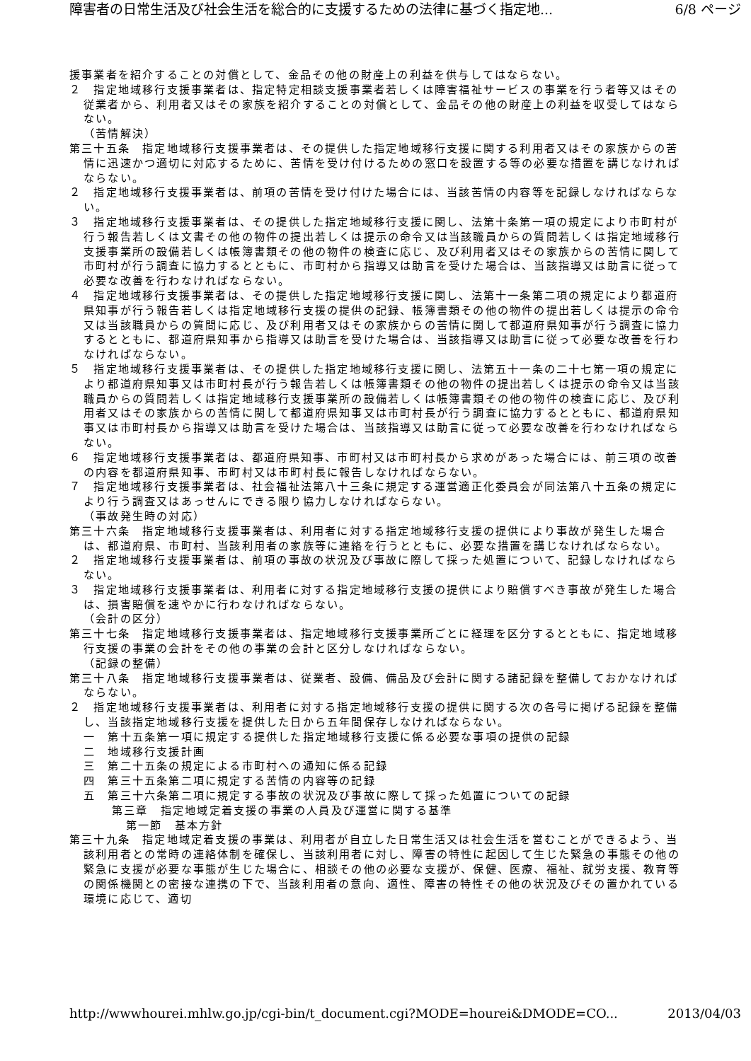障害者の日常生活及び社会生活を総合的に支援するための法律に基づく指定地... 6/8 ページ
援事業者を紹介することの対償として、金品その他の財産上の利益を供与してはならない。
２　指定地域移行支援事業者は、指定特定相談支援事業者若しくは障害福祉サービスの事業を行う者等又はその従業者から、利用者又はその家族を紹介することの対償として、金品その他の財産上の利益を収受してはならない。
（苦情解決）
第三十五条　指定地域移行支援事業者は、その提供した指定地域移行支援に関する利用者又はその家族からの苦情に迅速かつ適切に対応するために、苦情を受け付けるための窓口を設置する等の必要な措置を講じなければならない。
２　指定地域移行支援事業者は、前項の苦情を受け付けた場合には、当該苦情の内容等を記録しなければならない。
３　指定地域移行支援事業者は、その提供した指定地域移行支援に関し、法第十条第一項の規定により市町村が行う報告若しくは文書その他の物件の提出若しくは提示の命令又は当該職員からの質問若しくは指定地域移行支援事業所の設備若しくは帳簿書類その他の物件の検査に応じ、及び利用者又はその家族からの苦情に関して市町村が行う調査に協力するとともに、市町村から指導又は助言を受けた場合は、当該指導又は助言に従って必要な改善を行わなければならない。
４　指定地域移行支援事業者は、その提供した指定地域移行支援に関し、法第十一条第二項の規定により都道府県知事が行う報告若しくは指定地域移行支援の提供の記録、帳簿書類その他の物件の提出若しくは提示の命令又は当該職員からの質問に応じ、及び利用者又はその家族からの苦情に関して都道府県知事が行う調査に協力するとともに、都道府県知事から指導又は助言を受けた場合は、当該指導又は助言に従って必要な改善を行わなければならない。
５　指定地域移行支援事業者は、その提供した指定地域移行支援に関し、法第五十一条の二十七第一項の規定により都道府県知事又は市町村長が行う報告若しくは帳簿書類その他の物件の提出若しくは提示の命令又は当該職員からの質問若しくは指定地域移行支援事業所の設備若しくは帳簿書類その他の物件の検査に応じ、及び利用者又はその家族からの苦情に関して都道府県知事又は市町村長が行う調査に協力するとともに、都道府県知事又は市町村長から指導又は助言を受けた場合は、当該指導又は助言に従って必要な改善を行わなければならない。
６　指定地域移行支援事業者は、都道府県知事、市町村又は市町村長から求めがあった場合には、前三項の改善の内容を都道府県知事、市町村又は市町村長に報告しなければならない。
７　指定地域移行支援事業者は、社会福祉法第八十三条に規定する運営適正化委員会が同法第八十五条の規定により行う調査又はあっせんにできる限り協力しなければならない。
（事故発生時の対応）
第三十六条　指定地域移行支援事業者は、利用者に対する指定地域移行支援の提供により事故が発生した場合は、都道府県、市町村、当該利用者の家族等に連絡を行うとともに、必要な措置を講じなければならない。
２　指定地域移行支援事業者は、前項の事故の状況及び事故に際して採った処置について、記録しなければならない。
３　指定地域移行支援事業者は、利用者に対する指定地域移行支援の提供により賠償すべき事故が発生した場合は、損害賠償を速やかに行わなければならない。
（会計の区分）
第三十七条　指定地域移行支援事業者は、指定地域移行支援事業所ごとに経理を区分するとともに、指定地域移行支援の事業の会計をその他の事業の会計と区分しなければならない。
（記録の整備）
第三十八条　指定地域移行支援事業者は、従業者、設備、備品及び会計に関する諸記録を整備しておかなければならない。
２　指定地域移行支援事業者は、利用者に対する指定地域移行支援の提供に関する次の各号に掲げる記録を整備し、当該指定地域移行支援を提供した日から五年間保存しなければならない。
一　第十五条第一項に規定する提供した指定地域移行支援に係る必要な事項の提供の記録
二　地域移行支援計画
三　第二十五条の規定による市町村への通知に係る記録
四　第三十五条第二項に規定する苦情の内容等の記録
五　第三十六条第二項に規定する事故の状況及び事故に際して採った処置についての記録
第三章　指定地域定着支援の事業の人員及び運営に関する基準
第一節　基本方針
第三十九条　指定地域定着支援の事業は、利用者が自立した日常生活又は社会生活を営むことができるよう、当該利用者との常時の連絡体制を確保し、当該利用者に対し、障害の特性に起因して生じた緊急の事態その他の緊急に支援が必要な事態が生じた場合に、相談その他の必要な支援が、保健、医療、福祉、就労支援、教育等の関係機関との密接な連携の下で、当該利用者の意向、適性、障害の特性その他の状況及びその置かれている環境に応じて、適切
http://wwwhourei.mhlw.go.jp/cgi-bin/t_document.cgi?MODE=hourei&DMODE=CO... 2013/04/03